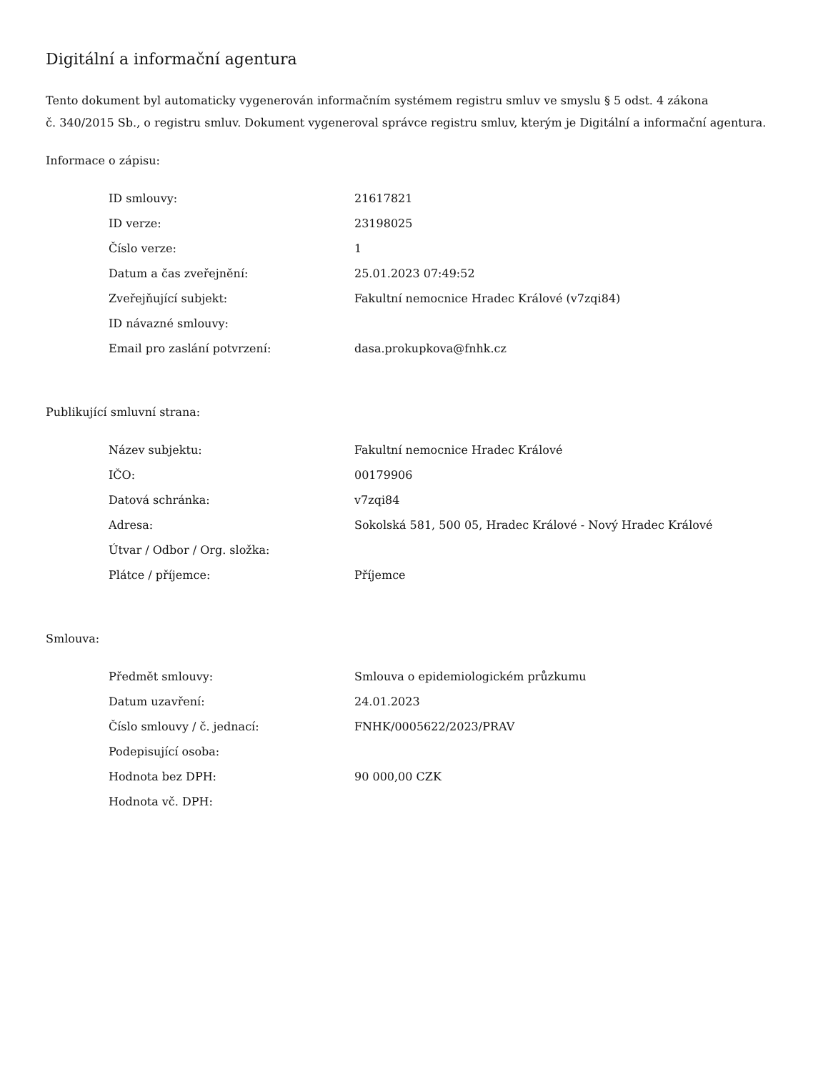Digitální a informační agentura
Tento dokument byl automaticky vygenerován informačním systémem registru smluv ve smyslu § 5 odst. 4 zákona
č. 340/2015 Sb., o registru smluv. Dokument vygeneroval správce registru smluv, kterým je Digitální a informační agentura.
Informace o zápisu:
| ID smlouvy: | 21617821 |
| ID verze: | 23198025 |
| Číslo verze: | 1 |
| Datum a čas zveřejnění: | 25.01.2023 07:49:52 |
| Zveřejňující subjekt: | Fakultní nemocnice Hradec Králové (v7zqi84) |
| ID návazné smlouvy: | |
| Email pro zaslání potvrzení: | dasa.prokupkova@fnhk.cz |
Publikující smluvní strana:
| Název subjektu: | Fakultní nemocnice Hradec Králové |
| IČO: | 00179906 |
| Datová schránka: | v7zqi84 |
| Adresa: | Sokolská 581, 500 05, Hradec Králové - Nový Hradec Králové |
| Útvar / Odbor / Org. složka: | |
| Plátce / příjemce: | Příjemce |
Smlouva:
| Předmět smlouvy: | Smlouva o epidemiologickém průzkumu |
| Datum uzavření: | 24.01.2023 |
| Číslo smlouvy / č. jednací: | FNHK/0005622/2023/PRAV |
| Podepisující osoba: | |
| Hodnota bez DPH: | 90 000,00 CZK |
| Hodnota vč. DPH: | |